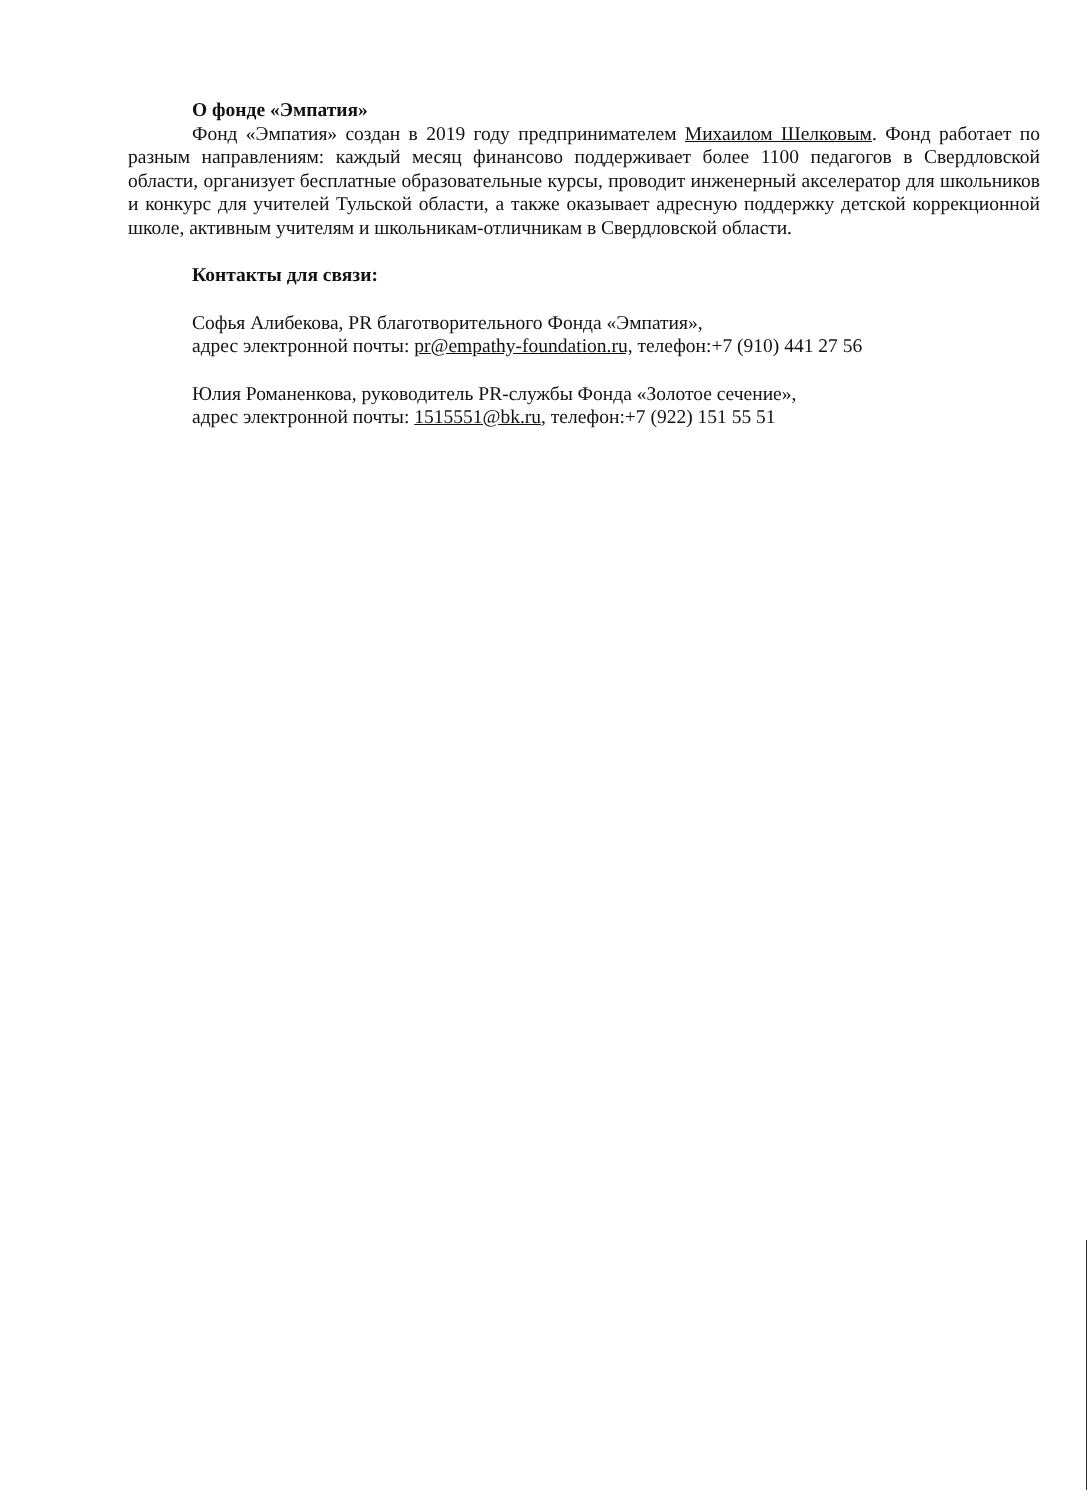О фонде «Эмпатия»
Фонд «Эмпатия» создан в 2019 году предпринимателем Михаилом Шелковым. Фонд работает по разным направлениям: каждый месяц финансово поддерживает более 1100 педагогов в Свердловской области, организует бесплатные образовательные курсы, проводит инженерный акселератор для школьников и конкурс для учителей Тульской области, а также оказывает адресную поддержку детской коррекционной школе, активным учителям и школьникам-отличникам в Свердловской области.
Контакты для связи:
Софья Алибекова, PR благотворительного Фонда «Эмпатия»,
адрес электронной почты: pr@empathy-foundation.ru, телефон:+7 (910) 441 27 56
Юлия Романенкова, руководитель PR-службы Фонда «Золотое сечение»,
адрес электронной почты: 1515551@bk.ru, телефон:+7 (922) 151 55 51